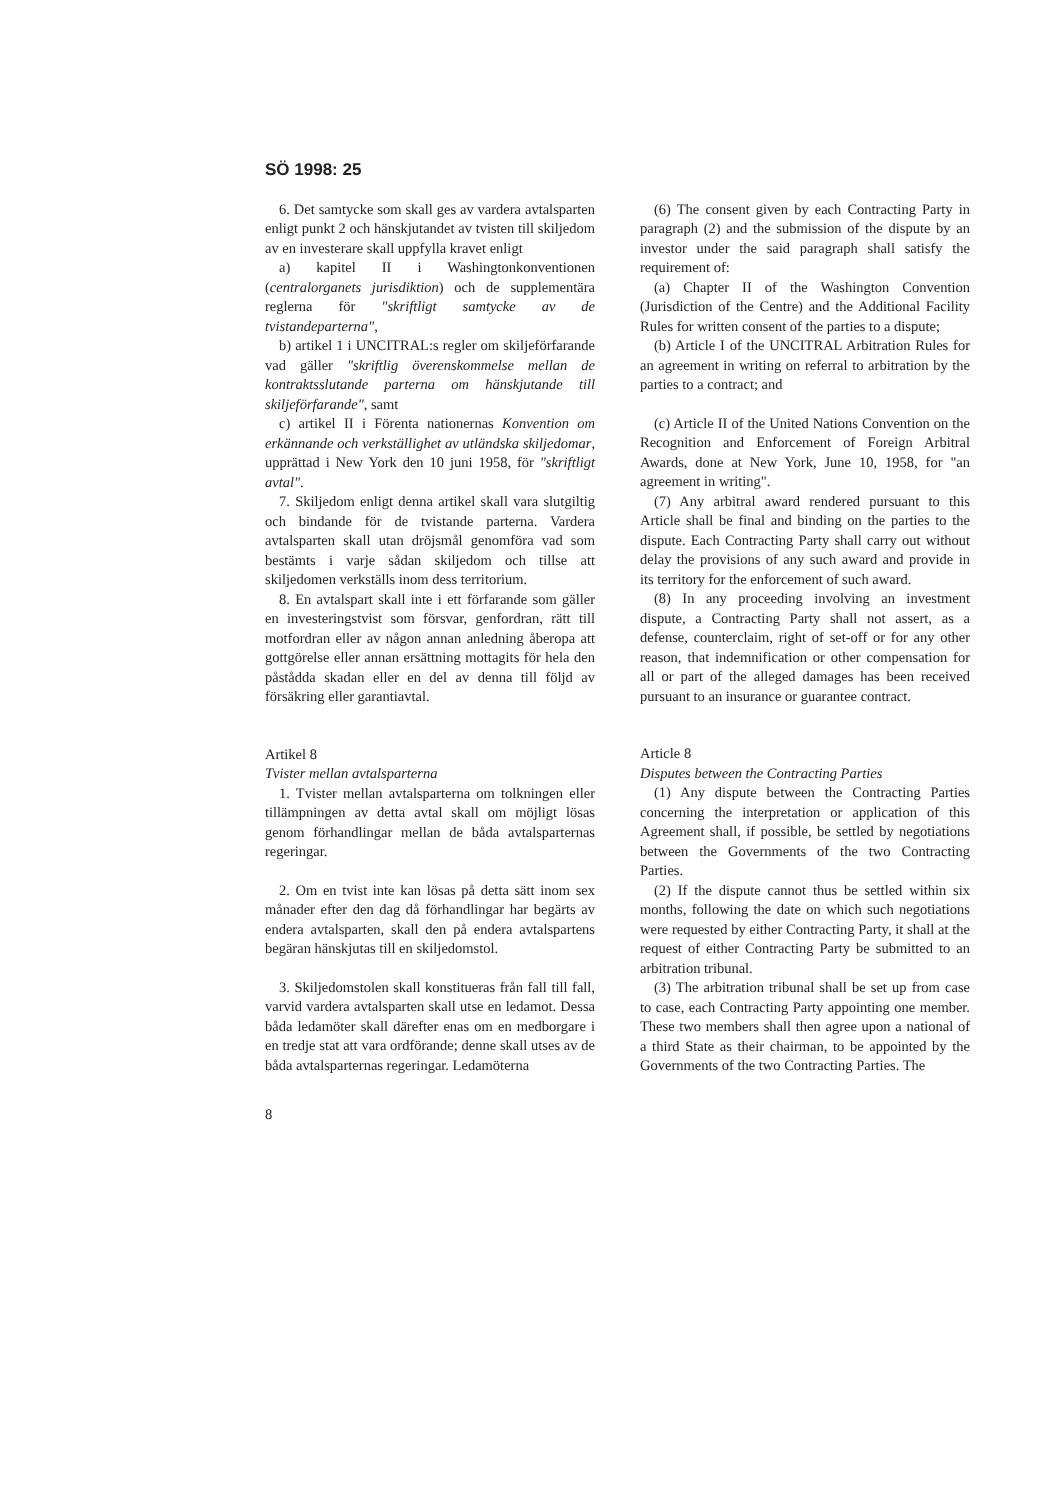SÖ 1998: 25
6. Det samtycke som skall ges av vardera avtalsparten enligt punkt 2 och hänskjutandet av tvisten till skiljedom av en investerare skall uppfylla kravet enligt
a) kapitel II i Washingtonkonventionen (centralorganets jurisdiktion) och de supplementära reglerna för "skriftligt samtycke av de tvistandeparterna",
b) artikel 1 i UNCITRAL:s regler om skiljeförfarande vad gäller "skriftlig överenskommelse mellan de kontraktsslutande parterna om hänskjutande till skiljeförfarande", samt
c) artikel II i Förenta nationernas Konvention om erkännande och verkställighet av utländska skiljedomar, upprättad i New York den 10 juni 1958, för "skriftligt avtal".
7. Skiljedom enligt denna artikel skall vara slutgiltig och bindande för de tvistande parterna. Vardera avtalsparten skall utan dröjsmål genomföra vad som bestämts i varje sådan skiljedom och tillse att skiljedomen verkställs inom dess territorium.
8. En avtalspart skall inte i ett förfarande som gäller en investeringstvist som försvar, genfordran, rätt till motfordran eller av någon annan anledning åberopa att gottgörelse eller annan ersättning mottagits för hela den påstådda skadan eller en del av denna till följd av försäkring eller garantiavtal.
Artikel 8
Tvister mellan avtalsparterna
1. Tvister mellan avtalsparterna om tolkningen eller tillämpningen av detta avtal skall om möjligt lösas genom förhandlingar mellan de båda avtalsparternas regeringar.
2. Om en tvist inte kan lösas på detta sätt inom sex månader efter den dag då förhandlingar har begärts av endera avtalsparten, skall den på endera avtalspartens begäran hänskjutas till en skiljedomstol.
3. Skiljedomstolen skall konstitueras från fall till fall, varvid vardera avtalsparten skall utse en ledamot. Dessa båda ledamöter skall därefter enas om en medborgare i en tredje stat att vara ordförande; denne skall utses av de båda avtalsparternas regeringar. Ledamöterna
8
(6) The consent given by each Contracting Party in paragraph (2) and the submission of the dispute by an investor under the said paragraph shall satisfy the requirement of:
(a) Chapter II of the Washington Convention (Jurisdiction of the Centre) and the Additional Facility Rules for written consent of the parties to a dispute;
(b) Article I of the UNCITRAL Arbitration Rules for an agreement in writing on referral to arbitration by the parties to a contract; and
(c) Article II of the United Nations Convention on the Recognition and Enforcement of Foreign Arbitral Awards, done at New York, June 10, 1958, for "an agreement in writing".
(7) Any arbitral award rendered pursuant to this Article shall be final and binding on the parties to the dispute. Each Contracting Party shall carry out without delay the provisions of any such award and provide in its territory for the enforcement of such award.
(8) In any proceeding involving an investment dispute, a Contracting Party shall not assert, as a defense, counterclaim, right of set-off or for any other reason, that indemnification or other compensation for all or part of the alleged damages has been received pursuant to an insurance or guarantee contract.
Article 8
Disputes between the Contracting Parties
(1) Any dispute between the Contracting Parties concerning the interpretation or application of this Agreement shall, if possible, be settled by negotiations between the Governments of the two Contracting Parties.
(2) If the dispute cannot thus be settled within six months, following the date on which such negotiations were requested by either Contracting Party, it shall at the request of either Contracting Party be submitted to an arbitration tribunal.
(3) The arbitration tribunal shall be set up from case to case, each Contracting Party appointing one member. These two members shall then agree upon a national of a third State as their chairman, to be appointed by the Governments of the two Contracting Parties. The